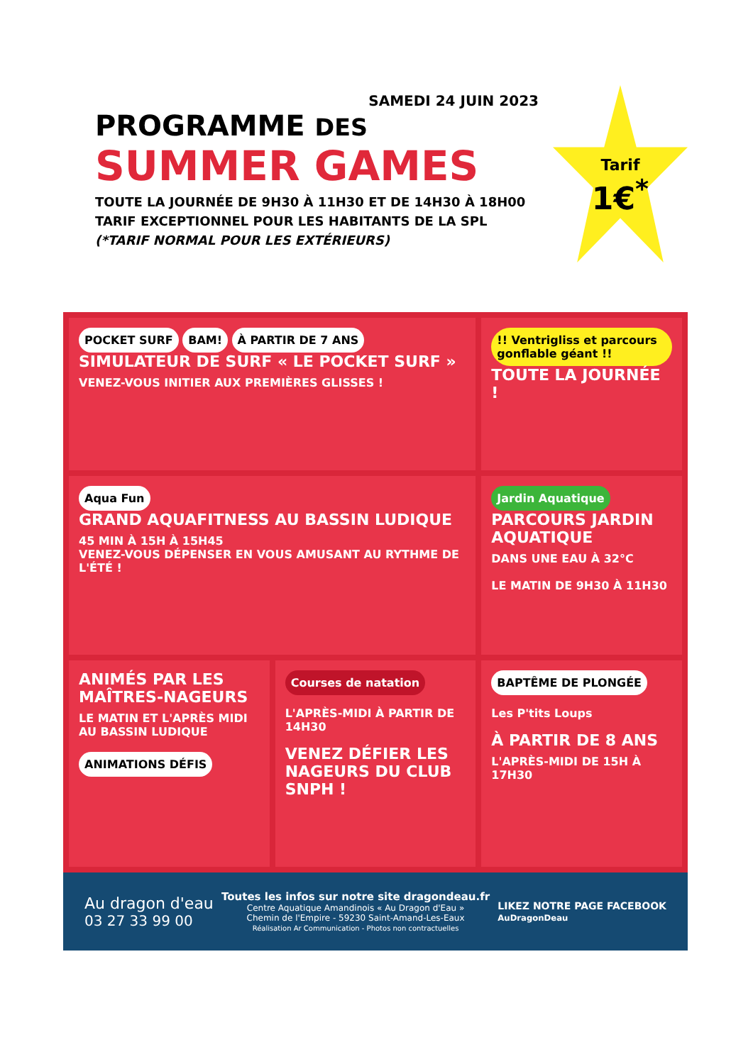SAMEDI 24 JUIN 2023
PROGRAMME DES
SUMMER GAMES
TOUTE LA JOURNÉE DE 9H30 À 11H30 ET DE 14H30 À 18H00
TARIF EXCEPTIONNEL POUR LES HABITANTS DE LA SPL
(*TARIF NORMAL POUR LES EXTÉRIEURS)
Tarif
1€<sup>*</sup>
POCKET SURF BAM! À PARTIR DE 7 ANS
SIMULATEUR DE SURF « LE POCKET SURF »
VENEZ-VOUS INITIER AUX PREMIÈRES GLISSES !
!! Ventrigliss et parcours gonflable géant !!
TOUTE LA JOURNÉE !
Aqua Fun
GRAND AQUAFITNESS AU BASSIN LUDIQUE
45 MIN À 15H À 15H45
VENEZ-VOUS DÉPENSER EN VOUS AMUSANT AU RYTHME DE L'ÉTÉ !
Jardin Aquatique
PARCOURS JARDIN AQUATIQUE
DANS UNE EAU À 32°C
LE MATIN DE 9H30 À 11H30
ANIMÉS PAR LES MAÎTRES-NAGEURS
LE MATIN ET L'APRÈS MIDI AU BASSIN LUDIQUE
ANIMATIONS DÉFIS
Courses de natation
L'APRÈS-MIDI À PARTIR DE 14H30
VENEZ DÉFIER LES NAGEURS DU CLUB SNPH !
BAPTÊME DE PLONGÉE
Les P'tits Loups
À PARTIR DE 8 ANS
L'APRÈS-MIDI DE 15H À 17H30
Au dragon d'eau
03 27 33 99 00
Toutes les infos sur notre site dragondeau.fr
Centre Aquatique Amandinois « Au Dragon d'Eau »
Chemin de l'Empire - 59230 Saint-Amand-Les-Eaux
Réalisation Ar Communication - Photos non contractuelles
LIKEZ NOTRE PAGE FACEBOOK
AuDragonDeau